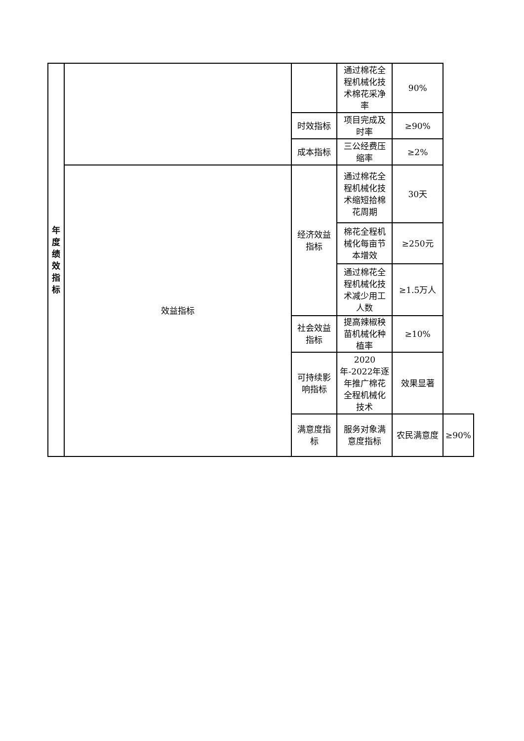| 年 度 绩 效 指 标 | | | 通过棉花全程机械化技术棉花采净率 | 90% | |
| | | 时效指标 | 项目完成及时率 | ≥90% | |
| | | 成本指标 | 三公经费压缩率 | ≥2% | |
| | 效益指标 | 经济效益指标 | 通过棉花全程机械化技术缩短拾棉花周期 | 30天 | |
| | | | 棉花全程机械化每亩节本增效 | ≥250元 | |
| | | | 通过棉花全程机械化技术减少用工人数 | ≥1.5万人 | |
| | | 社会效益指标 | 提高辣椒秧苗机械化种植率 | ≥10% | |
| | | 可持续影响指标 | 2020年-2022年逐年推广棉花全程机械化技术 | 效果显著 | |
| | | 满意度指标 | 服务对象满意度指标 | 农民满意度 | ≥90% |